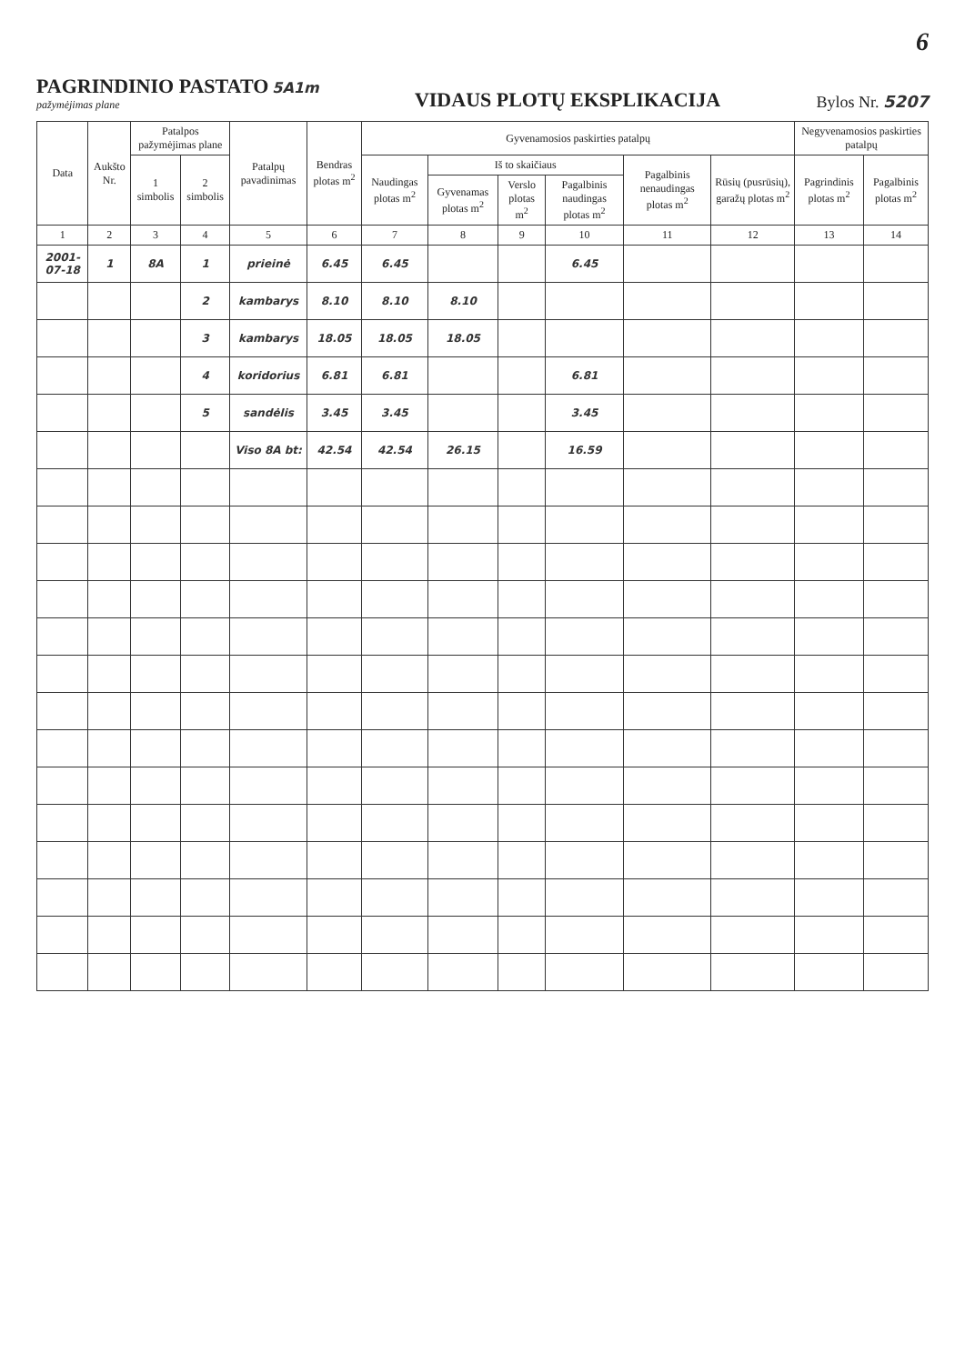6
PAGRINDINIO PASTATO 5A1m
pažymėjimas plane
VIDAUS PLOTŲ EKSPLIKACIJA
Bylos Nr. 5207
| Data | Aukšto Nr. | Patalpos pažymėjimas plane | | Patalpų pavadinimas | Bendras plotas m<sup>2</sup> | Gyvenamosios paskirties patalpų | | | | | | Negyvenamosios paskirties patalpų | |
| --- | --- | --- | --- | --- | --- | --- | --- | --- | --- | --- | --- | --- | --- |
| | | 1 simbolis | 2 simbolis | | | Naudingas plotas m<sup>2</sup> | Iš to skaičiaus | | | Pagalbinis nenaudingas plotas m<sup>2</sup> | Rūsių (pusrūsių), garažų plotas m<sup>2</sup> | Pagrindinis plotas m<sup>2</sup> | Pagalbinis plotas m<sup>2</sup> |
| | | | | | | | Gyvenamas plotas m<sup>2</sup> | Verslo plotas m<sup>2</sup> | Pagalbinis naudingas plotas m<sup>2</sup> | | | | |
| 1 | 2 | 3 | 4 | 5 | 6 | 7 | 8 | 9 | 10 | 11 | 12 | 13 | 14 |
| 2001-07-18 | 1 | 8A | 1 | prieinė | 6.45 | 6.45 | | | 6.45 | | | | |
| | | | 2 | kambarys | 8.10 | 8.10 | 8.10 | | | | | | |
| | | | 3 | kambarys | 18.05 | 18.05 | 18.05 | | | | | | |
| | | | 4 | koridorius | 6.81 | 6.81 | | | 6.81 | | | | |
| | | | 5 | sandėlis | 3.45 | 3.45 | | | 3.45 | | | | |
| | | | | Viso 8A bt: | 42.54 | 42.54 | 26.15 | | 16.59 | | | | |